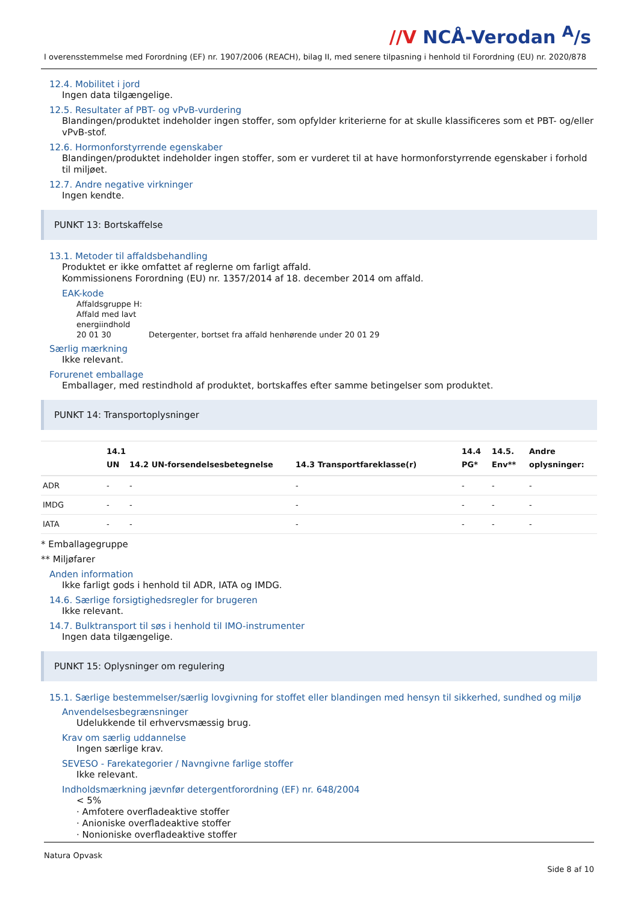//V NCÅ-Verodan <sup>A</sup>/s
I overensstemmelse med Forordning (EF) nr. 1907/2006 (REACH), bilag II, med senere tilpasning i henhold til Forordning (EU) nr. 2020/878
12.4. Mobilitet i jord
Ingen data tilgængelige.
12.5. Resultater af PBT- og vPvB-vurdering
Blandingen/produktet indeholder ingen stoffer, som opfylder kriterierne for at skulle klassificeres som et PBT- og/eller vPvB-stof.
12.6. Hormonforstyrrende egenskaber
Blandingen/produktet indeholder ingen stoffer, som er vurderet til at have hormonforstyrrende egenskaber i forhold til miljøet.
12.7. Andre negative virkninger
Ingen kendte.
PUNKT 13: Bortskaffelse
13.1. Metoder til affaldsbehandling
Produktet er ikke omfattet af reglerne om farligt affald.
Kommissionens Forordning (EU) nr. 1357/2014 af 18. december 2014 om affald.
EAK-kode
Affaldsgruppe H:
Affald med lavt
energiindhold
20 01 30 Detergenter, bortset fra affald henhørende under 20 01 29
Særlig mærkning
Ikke relevant.
Forurenet emballage
Emballager, med restindhold af produktet, bortskaffes efter samme betingelser som produktet.
PUNKT 14: Transportoplysninger
| | 14.1 UN | 14.2 UN-forsendelsesbetegnelse | 14.3 Transportfareklasse(r) | 14.4 PG* | 14.5. Env** | Andre oplysninger: |
| --- | --- | --- | --- | --- | --- | --- |
| ADR | - | - | - | - | - | - |
| IMDG | - | - | - | - | - | - |
| IATA | - | - | - | - | - | - |
* Emballagegruppe
** Miljøfarer
Anden information
Ikke farligt gods i henhold til ADR, IATA og IMDG.
14.6. Særlige forsigtighedsregler for brugeren
Ikke relevant.
14.7. Bulktransport til søs i henhold til IMO-instrumenter
Ingen data tilgængelige.
PUNKT 15: Oplysninger om regulering
15.1. Særlige bestemmelser/særlig lovgivning for stoffet eller blandingen med hensyn til sikkerhed, sundhed og miljø
Anvendelsesbegrænsninger
Udelukkende til erhvervsmæssig brug.
Krav om særlig uddannelse
Ingen særlige krav.
SEVESO - Farekategorier / Navngivne farlige stoffer
Ikke relevant.
Indholdsmærkning jævnfør detergentforordning (EF) nr. 648/2004
< 5%
· Amfotere overfladeaktive stoffer
· Anioniske overfladeaktive stoffer
· Nonioniske overfladeaktive stoffer
Natura Opvask
Side 8 af 10